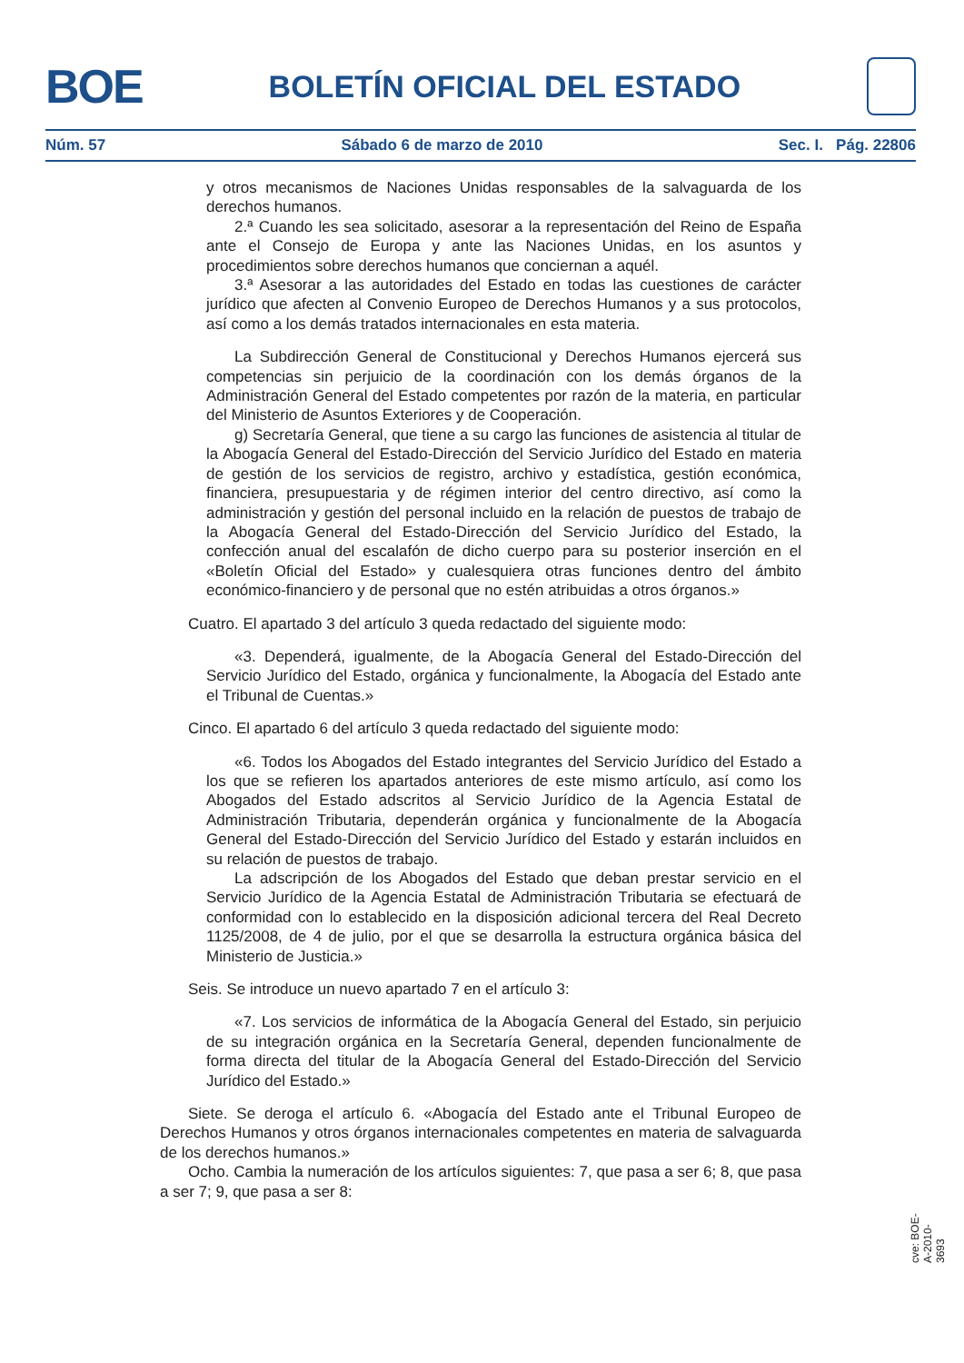BOE
BOLETÍN OFICIAL DEL ESTADO
Núm. 57 Sábado 6 de marzo de 2010 Sec. I. Pág. 22806
y otros mecanismos de Naciones Unidas responsables de la salvaguarda de los derechos humanos.
2.ª Cuando les sea solicitado, asesorar a la representación del Reino de España ante el Consejo de Europa y ante las Naciones Unidas, en los asuntos y procedimientos sobre derechos humanos que conciernan a aquél.
3.ª Asesorar a las autoridades del Estado en todas las cuestiones de carácter jurídico que afecten al Convenio Europeo de Derechos Humanos y a sus protocolos, así como a los demás tratados internacionales en esta materia.
La Subdirección General de Constitucional y Derechos Humanos ejercerá sus competencias sin perjuicio de la coordinación con los demás órganos de la Administración General del Estado competentes por razón de la materia, en particular del Ministerio de Asuntos Exteriores y de Cooperación.
g) Secretaría General, que tiene a su cargo las funciones de asistencia al titular de la Abogacía General del Estado-Dirección del Servicio Jurídico del Estado en materia de gestión de los servicios de registro, archivo y estadística, gestión económica, financiera, presupuestaria y de régimen interior del centro directivo, así como la administración y gestión del personal incluido en la relación de puestos de trabajo de la Abogacía General del Estado-Dirección del Servicio Jurídico del Estado, la confección anual del escalafón de dicho cuerpo para su posterior inserción en el «Boletín Oficial del Estado» y cualesquiera otras funciones dentro del ámbito económico-financiero y de personal que no estén atribuidas a otros órganos.»
Cuatro. El apartado 3 del artículo 3 queda redactado del siguiente modo:
«3. Dependerá, igualmente, de la Abogacía General del Estado-Dirección del Servicio Jurídico del Estado, orgánica y funcionalmente, la Abogacía del Estado ante el Tribunal de Cuentas.»
Cinco. El apartado 6 del artículo 3 queda redactado del siguiente modo:
«6. Todos los Abogados del Estado integrantes del Servicio Jurídico del Estado a los que se refieren los apartados anteriores de este mismo artículo, así como los Abogados del Estado adscritos al Servicio Jurídico de la Agencia Estatal de Administración Tributaria, dependerán orgánica y funcionalmente de la Abogacía General del Estado-Dirección del Servicio Jurídico del Estado y estarán incluidos en su relación de puestos de trabajo.
La adscripción de los Abogados del Estado que deban prestar servicio en el Servicio Jurídico de la Agencia Estatal de Administración Tributaria se efectuará de conformidad con lo establecido en la disposición adicional tercera del Real Decreto 1125/2008, de 4 de julio, por el que se desarrolla la estructura orgánica básica del Ministerio de Justicia.»
Seis. Se introduce un nuevo apartado 7 en el artículo 3:
«7. Los servicios de informática de la Abogacía General del Estado, sin perjuicio de su integración orgánica en la Secretaría General, dependen funcionalmente de forma directa del titular de la Abogacía General del Estado-Dirección del Servicio Jurídico del Estado.»
Siete. Se deroga el artículo 6. «Abogacía del Estado ante el Tribunal Europeo de Derechos Humanos y otros órganos internacionales competentes en materia de salvaguarda de los derechos humanos.»
Ocho. Cambia la numeración de los artículos siguientes: 7, que pasa a ser 6; 8, que pasa a ser 7; 9, que pasa a ser 8:
cve: BOE-A-2010-3693